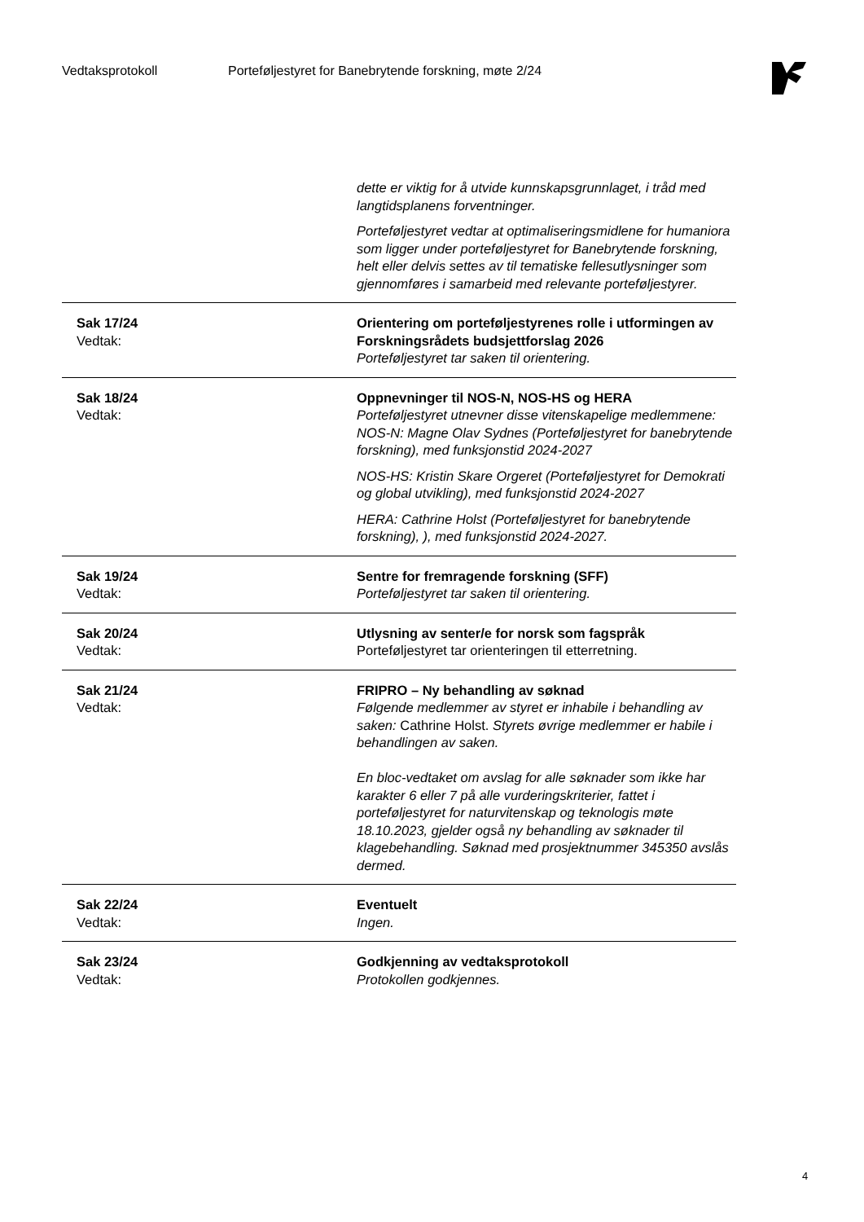Vedtaksprotokoll Porteføljestyret for Banebrytende forskning, møte 2/24
| | dette er viktig for å utvide kunnskapsgrunnlaget, i tråd med langtidsplanens forventninger. Porteføljestyret vedtar at optimaliseringsmidlene for humaniora som ligger under porteføljestyret for Banebrytende forskning, helt eller delvis settes av til tematiske fellesutlysninger som gjennomføres i samarbeid med relevante porteføljestyrer. |
| Sak 17/24 Vedtak: | Orientering om porteføljestyrenes rolle i utformingen av Forskningsrådets budsjettforslag 2026 Porteføljestyret tar saken til orientering. |
| Sak 18/24 Vedtak: | Oppnevninger til NOS-N, NOS-HS og HERA Porteføljestyret utnevner disse vitenskapelige medlemmene: NOS-N: Magne Olav Sydnes (Porteføljestyret for banebrytende forskning), med funksjonstid 2024-2027 NOS-HS: Kristin Skare Orgeret (Porteføljestyret for Demokrati og global utvikling), med funksjonstid 2024-2027 HERA: Cathrine Holst (Porteføljestyret for banebrytende forskning), ), med funksjonstid 2024-2027. |
| Sak 19/24 Vedtak: | Sentre for fremragende forskning (SFF) Porteføljestyret tar saken til orientering. |
| Sak 20/24 Vedtak: | Utlysning av senter/e for norsk som fagspråk Porteføljestyret tar orienteringen til etterretning. |
| Sak 21/24 Vedtak: | FRIPRO – Ny behandling av søknad Følgende medlemmer av styret er inhabile i behandling av saken: Cathrine Holst. Styrets øvrige medlemmer er habile i behandlingen av saken. En bloc-vedtaket om avslag for alle søknader som ikke har karakter 6 eller 7 på alle vurderingskriterier, fattet i porteføljestyret for naturvitenskap og teknologis møte 18.10.2023, gjelder også ny behandling av søknader til klagebehandling. Søknad med prosjektnummer 345350 avslås dermed. |
| Sak 22/24 Vedtak: | Eventuelt Ingen. |
| Sak 23/24 Vedtak: | Godkjenning av vedtaksprotokoll Protokollen godkjennes. |
4